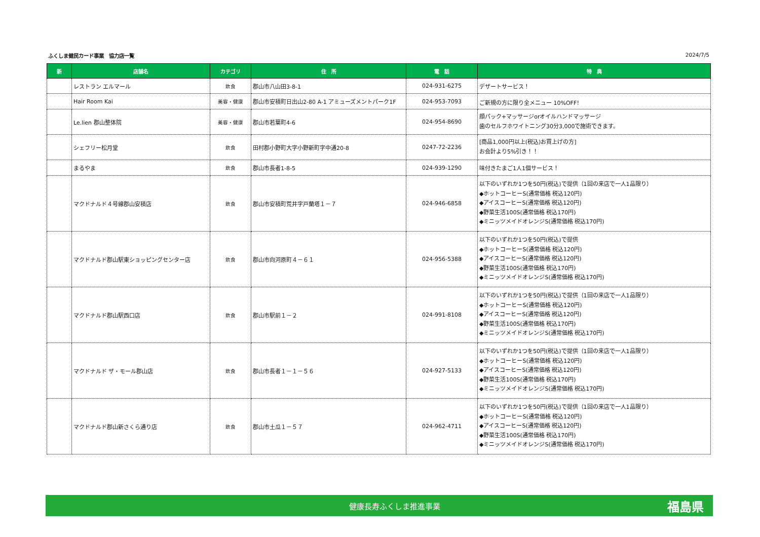ふくしま健民カード事業　協力店一覧 2024/7/5
| 新 | 店舗名 | カテゴリ | 住 所 | 電 話 | 特 典 |
| --- | --- | --- | --- | --- | --- |
| | レストラン エルマール | 飲食 | 郡山市八山田3-8-1 | 024-931-6275 | デザートサービス！ |
| | Hair Room Kai | 美容・健康 | 郡山市安積町日出山2-80 A-1 アミューズメントパーク1F | 024-953-7093 | ご新規の方に限り全メニュー 10%OFF！ |
| | Le.lien 郡山整体院 | 美容・健康 | 郡山市若葉町4-6 | 024-954-8690 | 顔パック+マッサージorオイルハンドマッサージ 歯のセルフホワイトニング30分3,000で施術できます。 |
| | シェフリー松月堂 | 飲食 | 田村郡小野町大字小野新町字中通20-8 | 0247-72-2236 | [商品1,000円以上(税込)お買上げの方] お会計より5%引き！！ |
| | まるやま | 飲食 | 郡山市長者1-8-5 | 024-939-1290 | 味付きたまご1人1個サービス！ |
| | マクドナルド４号線郡山安積店 | 飲食 | 郡山市安積町荒井字戸蘭塔１－７ | 024-946-6858 | 以下のいずれか1つを50円(税込)で提供（1回の来店で一人1品限り） ◆ホットコーヒーS(通常価格 税込120円) ◆アイスコーヒーS(通常価格 税込120円) ◆野菜生活100S(通常価格 税込170円) ◆ミニッツメイドオレンジS(通常価格 税込170円) |
| | マクドナルド郡山駅東ショッピングセンター店 | 飲食 | 郡山市向河原町４－６１ | 024-956-5388 | 以下のいずれか1つを50円(税込)で提供 ◆ホットコーヒーS(通常価格 税込120円) ◆アイスコーヒーS(通常価格 税込120円) ◆野菜生活100S(通常価格 税込170円) ◆ミニッツメイドオレンジS(通常価格 税込170円) |
| | マクドナルド郡山駅西口店 | 飲食 | 郡山市駅前１－２ | 024-991-8108 | 以下のいずれか1つを50円(税込)で提供（1回の来店で一人1品限り） ◆ホットコーヒーS(通常価格 税込120円) ◆アイスコーヒーS(通常価格 税込120円) ◆野菜生活100S(通常価格 税込170円) ◆ミニッツメイドオレンジS(通常価格 税込170円) |
| | マクドナルド ザ・モール郡山店 | 飲食 | 郡山市長者１－１－５６ | 024-927-5133 | 以下のいずれか1つを50円(税込)で提供（1回の来店で一人1品限り） ◆ホットコーヒーS(通常価格 税込120円) ◆アイスコーヒーS(通常価格 税込120円) ◆野菜生活100S(通常価格 税込170円) ◆ミニッツメイドオレンジS(通常価格 税込170円) |
| | マクドナルド郡山新さくら通り店 | 飲食 | 郡山市土瓜１－５７ | 024-962-4711 | 以下のいずれか1つを50円(税込)で提供（1回の来店で一人1品限り） ◆ホットコーヒーS(通常価格 税込120円) ◆アイスコーヒーS(通常価格 税込120円) ◆野菜生活100S(通常価格 税込170円) ◆ミニッツメイドオレンジS(通常価格 税込170円) |
健康長寿ふくしま推進事業 福島県